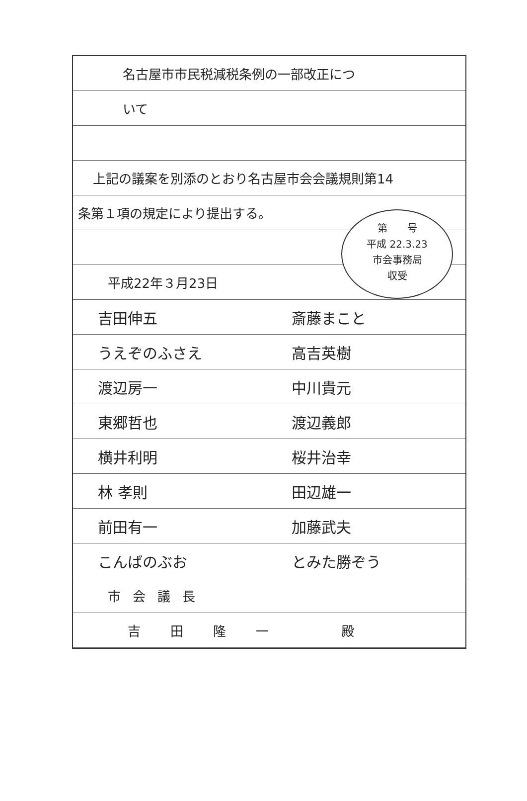名古屋市市民税減税条例の一部改正につ
いて
上記の議案を別添のとおり名古屋市会会議規則第14
条第１項の規定により提出する。
平成22年３月23日
吉田伸五 斎藤まこと
うえぞのふさえ 高吉英樹
渡辺房一 中川貴元
東郷哲也 渡辺義郎
横井利明 桜井治幸
林 孝則 田辺雄一
前田有一 加藤武夫
こんばのぶお とみた勝ぞう
市会議長
吉田隆一　殿
第　　号
平成 22.3.23
市会事務局
収受